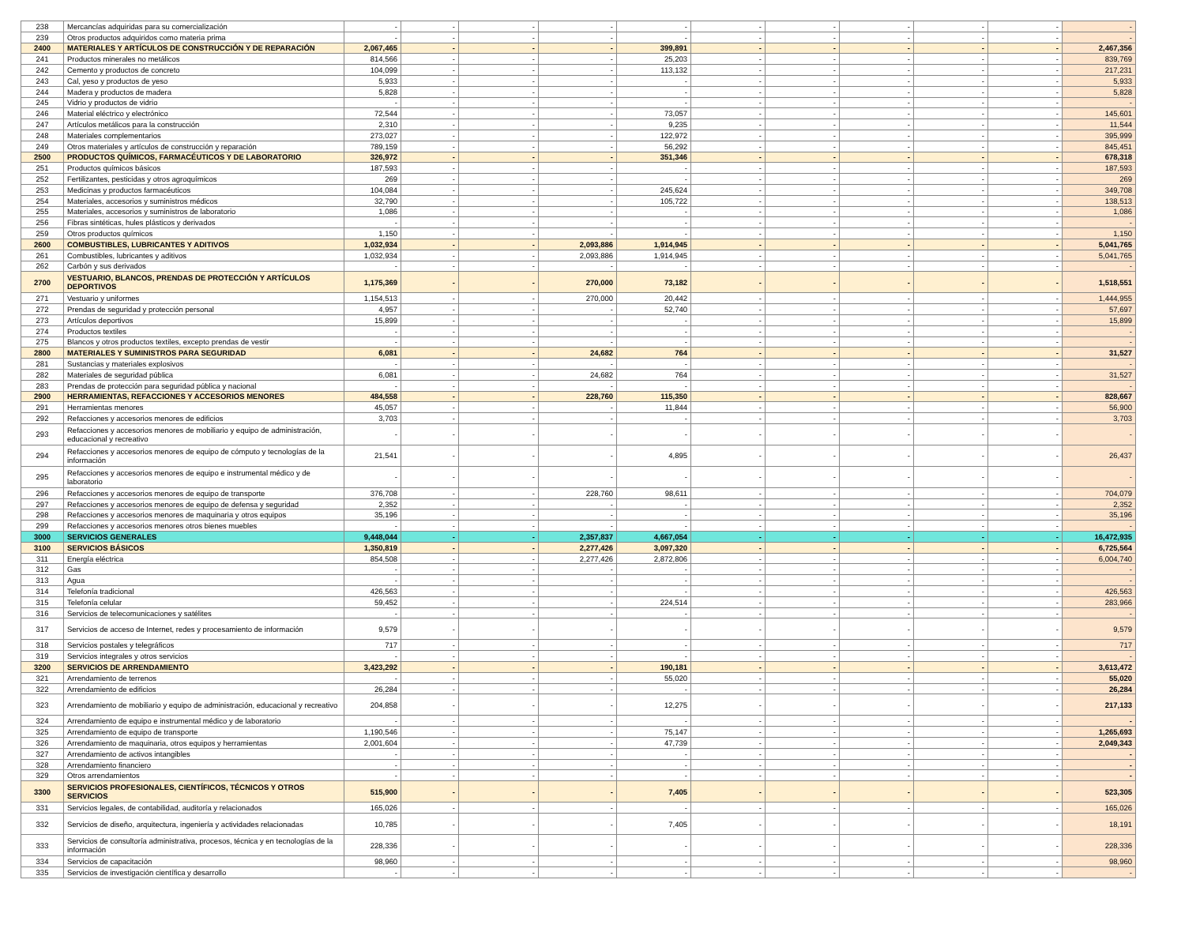| 238 | Mercancías adquiridas para su comercialización | - | - | - | - | - | - | - | - | - | - | - |
| 239 | Otros productos adquiridos como materia prima | - | - | - | - | - | - | - | - | - | - | - |
| 2400 | MATERIALES Y ARTÍCULOS DE CONSTRUCCIÓN Y DE REPARACIÓN | 2,067,465 | - | - | - | 399,891 | - | - | - | - | - | 2,467,356 |
| 241 | Productos minerales no metálicos | 814,566 | - | - | - | 25,203 | - | - | - | - | - | 839,769 |
| 242 | Cemento y productos de concreto | 104,099 | - | - | - | 113,132 | - | - | - | - | - | 217,231 |
| 243 | Cal, yeso y productos de yeso | 5,933 | - | - | - | - | - | - | - | - | - | 5,933 |
| 244 | Madera y productos de madera | 5,828 | - | - | - | - | - | - | - | - | - | 5,828 |
| 245 | Vidrio y productos de vidrio | - | - | - | - | - | - | - | - | - | - | - |
| 246 | Material eléctrico y electrónico | 72,544 | - | - | - | 73,057 | - | - | - | - | - | 145,601 |
| 247 | Artículos metálicos para la construcción | 2,310 | - | - | - | 9,235 | - | - | - | - | - | 11,544 |
| 248 | Materiales complementarios | 273,027 | - | - | - | 122,972 | - | - | - | - | - | 395,999 |
| 249 | Otros materiales y artículos de construcción y reparación | 789,159 | - | - | - | 56,292 | - | - | - | - | - | 845,451 |
| 2500 | PRODUCTOS QUÍMICOS, FARMACÉUTICOS Y DE LABORATORIO | 326,972 | - | - | - | 351,346 | - | - | - | - | - | 678,318 |
| 251 | Productos químicos básicos | 187,593 | - | - | - | - | - | - | - | - | - | 187,593 |
| 252 | Fertilizantes, pesticidas y otros agroquímicos | 269 | - | - | - | - | - | - | - | - | - | 269 |
| 253 | Medicinas y productos farmacéuticos | 104,084 | - | - | - | 245,624 | - | - | - | - | - | 349,708 |
| 254 | Materiales, accesorios y suministros médicos | 32,790 | - | - | - | 105,722 | - | - | - | - | - | 138,513 |
| 255 | Materiales, accesorios y suministros de laboratorio | 1,086 | - | - | - | - | - | - | - | - | - | 1,086 |
| 256 | Fibras sintéticas, hules plásticos y derivados | - | - | - | - | - | - | - | - | - | - | - |
| 259 | Otros productos químicos | 1,150 | - | - | - | - | - | - | - | - | - | 1,150 |
| 2600 | COMBUSTIBLES, LUBRICANTES Y ADITIVOS | 1,032,934 | - | - | 2,093,886 | 1,914,945 | - | - | - | - | - | 5,041,765 |
| 261 | Combustibles, lubricantes y aditivos | 1,032,934 | - | - | 2,093,886 | 1,914,945 | - | - | - | - | - | 5,041,765 |
| 262 | Carbón y sus derivados | - | - | - | - | - | - | - | - | - | - | - |
| 2700 | VESTUARIO, BLANCOS, PRENDAS DE PROTECCIÓN Y ARTÍCULOS DEPORTIVOS | 1,175,369 | - | - | 270,000 | 73,182 | - | - | - | - | - | 1,518,551 |
| 271 | Vestuario y uniformes | 1,154,513 | - | - | 270,000 | 20,442 | - | - | - | - | - | 1,444,955 |
| 272 | Prendas de seguridad y protección personal | 4,957 | - | - | - | 52,740 | - | - | - | - | - | 57,697 |
| 273 | Artículos deportivos | 15,899 | - | - | - | - | - | - | - | - | - | 15,899 |
| 274 | Productos textiles | - | - | - | - | - | - | - | - | - | - | - |
| 275 | Blancos y otros productos textiles, excepto prendas de vestir | - | - | - | - | - | - | - | - | - | - | - |
| 2800 | MATERIALES Y SUMINISTROS PARA SEGURIDAD | 6,081 | - | - | 24,682 | 764 | - | - | - | - | - | 31,527 |
| 281 | Sustancias y materiales explosivos | - | - | - | - | - | - | - | - | - | - | - |
| 282 | Materiales de seguridad pública | 6,081 | - | - | 24,682 | 764 | - | - | - | - | - | 31,527 |
| 283 | Prendas de protección para seguridad pública y nacional | - | - | - | - | - | - | - | - | - | - | - |
| 2900 | HERRAMIENTAS, REFACCIONES Y ACCESORIOS MENORES | 484,558 | - | - | 228,760 | 115,350 | - | - | - | - | - | 828,667 |
| 291 | Herramientas menores | 45,057 | - | - | - | 11,844 | - | - | - | - | - | 56,900 |
| 292 | Refacciones y accesorios menores de edificios | 3,703 | - | - | - | - | - | - | - | - | - | 3,703 |
| 293 | Refacciones y accesorios menores de mobiliario y equipo de administración, educacional y recreativo | - | - | - | - | - | - | - | - | - | - | - |
| 294 | Refacciones y accesorios menores de equipo de cómputo y tecnologías de la información | 21,541 | - | - | - | 4,895 | - | - | - | - | - | 26,437 |
| 295 | Refacciones y accesorios menores de equipo e instrumental médico y de laboratorio | - | - | - | - | - | - | - | - | - | - | - |
| 296 | Refacciones y accesorios menores de equipo de transporte | 376,708 | - | - | 228,760 | 98,611 | - | - | - | - | - | 704,079 |
| 297 | Refacciones y accesorios menores de equipo de defensa y seguridad | 2,352 | - | - | - | - | - | - | - | - | - | 2,352 |
| 298 | Refacciones y accesorios menores de maquinaria y otros equipos | 35,196 | - | - | - | - | - | - | - | - | - | 35,196 |
| 299 | Refacciones y accesorios menores otros bienes muebles | - | - | - | - | - | - | - | - | - | - | - |
| 3000 | SERVICIOS GENERALES | 9,448,044 | - | - | 2,357,837 | 4,667,054 | - | - | - | - | - | 16,472,935 |
| 3100 | SERVICIOS BÁSICOS | 1,350,819 | - | - | 2,277,426 | 3,097,320 | - | - | - | - | - | 6,725,564 |
| 311 | Energía eléctrica | 854,508 | - | - | 2,277,426 | 2,872,806 | - | - | - | - | - | 6,004,740 |
| 312 | Gas | - | - | - | - | - | - | - | - | - | - | - |
| 313 | Agua | - | - | - | - | - | - | - | - | - | - | - |
| 314 | Telefonía tradicional | 426,563 | - | - | - | - | - | - | - | - | - | 426,563 |
| 315 | Telefonía celular | 59,452 | - | - | - | 224,514 | - | - | - | - | - | 283,966 |
| 316 | Servicios de telecomunicaciones y satélites | - | - | - | - | - | - | - | - | - | - | - |
| 317 | Servicios de acceso de Internet, redes y procesamiento de información | 9,579 | - | - | - | - | - | - | - | - | - | 9,579 |
| 318 | Servicios postales y telegráficos | 717 | - | - | - | - | - | - | - | - | - | 717 |
| 319 | Servicios integrales y otros servicios | - | - | - | - | - | - | - | - | - | - | - |
| 3200 | SERVICIOS DE ARRENDAMIENTO | 3,423,292 | - | - | - | 190,181 | - | - | - | - | - | 3,613,472 |
| 321 | Arrendamiento de terrenos | - | - | - | - | 55,020 | - | - | - | - | - | 55,020 |
| 322 | Arrendamiento de edificios | 26,284 | - | - | - | - | - | - | - | - | - | 26,284 |
| 323 | Arrendamiento de mobiliario y equipo de administración, educacional y recreativo | 204,858 | - | - | - | 12,275 | - | - | - | - | - | 217,133 |
| 324 | Arrendamiento de equipo e instrumental médico y de laboratorio | - | - | - | - | - | - | - | - | - | - | - |
| 325 | Arrendamiento de equipo de transporte | 1,190,546 | - | - | - | 75,147 | - | - | - | - | - | 1,265,693 |
| 326 | Arrendamiento de maquinaria, otros equipos y herramientas | 2,001,604 | - | - | - | 47,739 | - | - | - | - | - | 2,049,343 |
| 327 | Arrendamiento de activos intangibles | - | - | - | - | - | - | - | - | - | - | - |
| 328 | Arrendamiento financiero | - | - | - | - | - | - | - | - | - | - | - |
| 329 | Otros arrendamientos | - | - | - | - | - | - | - | - | - | - | - |
| 3300 | SERVICIOS PROFESIONALES, CIENTÍFICOS, TÉCNICOS Y OTROS SERVICIOS | 515,900 | - | - | - | 7,405 | - | - | - | - | - | 523,305 |
| 331 | Servicios legales, de contabilidad, auditoría y relacionados | 165,026 | - | - | - | - | - | - | - | - | - | 165,026 |
| 332 | Servicios de diseño, arquitectura, ingeniería y actividades relacionadas | 10,785 | - | - | - | 7,405 | - | - | - | - | - | 18,191 |
| 333 | Servicios de consultoría administrativa, procesos, técnica y en tecnologías de la información | 228,336 | - | - | - | - | - | - | - | - | - | 228,336 |
| 334 | Servicios de capacitación | 98,960 | - | - | - | - | - | - | - | - | - | 98,960 |
| 335 | Servicios de investigación científica y desarrollo | - | - | - | - | - | - | - | - | - | - | - |